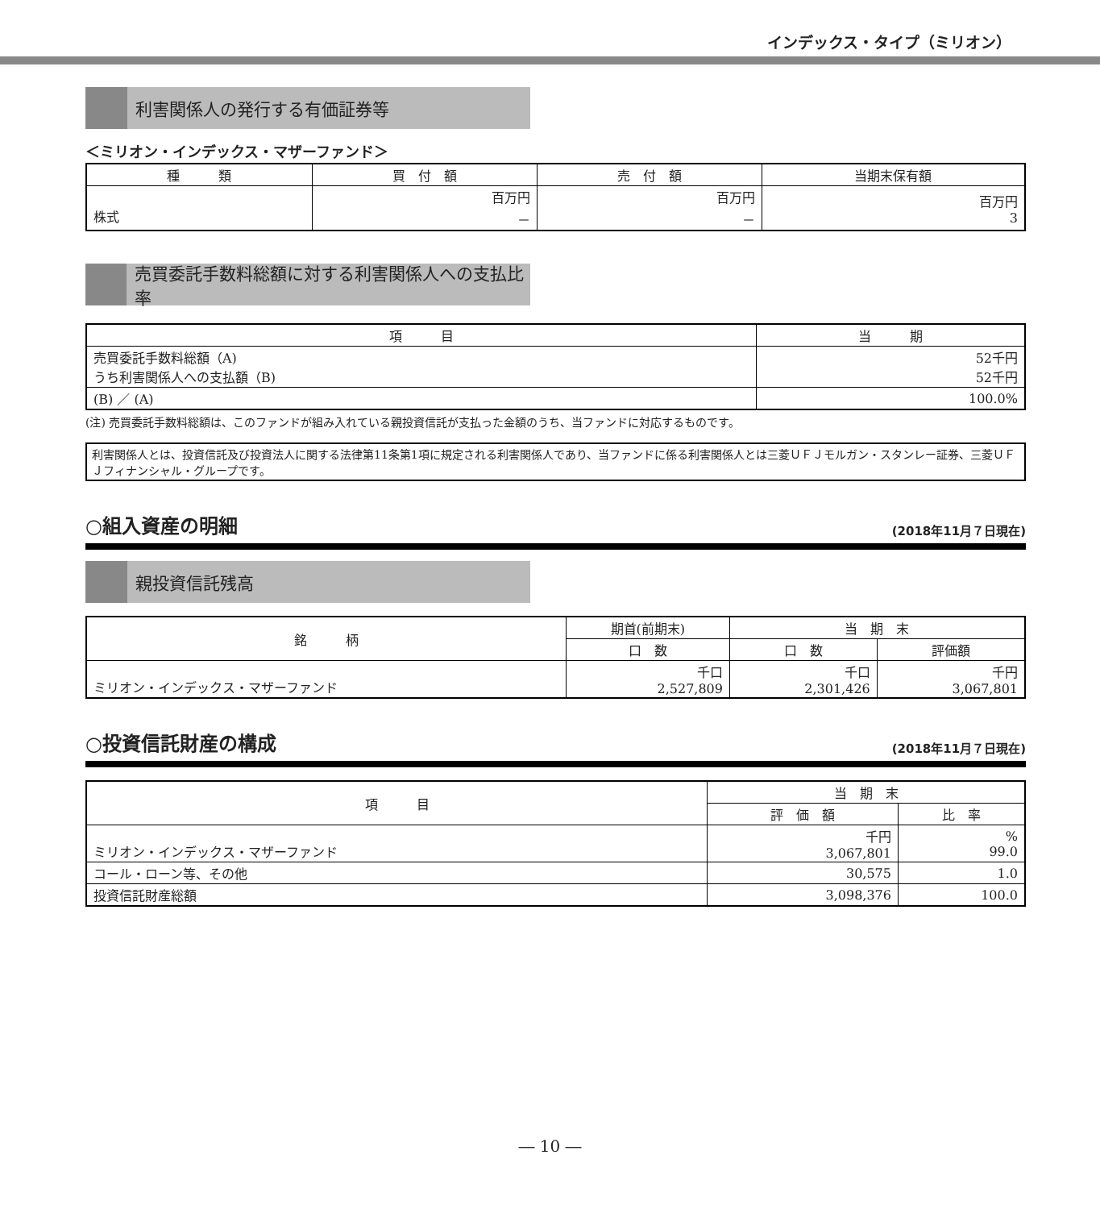インデックス・タイプ（ミリオン）
利害関係人の発行する有価証券等
＜ミリオン・インデックス・マザーファンド＞
| 種 類 | 買 付 額 | 売 付 額 | 当期末保有額 |
| --- | --- | --- | --- |
| 株式 | 百万円 － | 百万円 － | 百万円 3 |
売買委託手数料総額に対する利害関係人への支払比率
| 項 目 | 当 期 |
| --- | --- |
| 売買委託手数料総額（A) うち利害関係人への支払額（B) | 52千円 52千円 |
| (B) ／ (A) | 100.0% |
(注) 売買委託手数料総額は、このファンドが組み入れている親投資信託が支払った金額のうち、当ファンドに対応するものです。
利害関係人とは、投資信託及び投資法人に関する法律第11条第1項に規定される利害関係人であり、当ファンドに係る利害関係人とは三菱ＵＦＪモルガン・スタンレー証券、三菱ＵＦＪフィナンシャル・グループです。
○組入資産の明細 (2018年11月７日現在)
親投資信託残高
| 銘 柄 | 期首(前期末) | 当 期 末 | |
| --- | --- | --- | --- |
| | 口 数 | 口 数 | 評価額 |
| ミリオン・インデックス・マザーファンド | 千口 2,527,809 | 千口 2,301,426 | 千円 3,067,801 |
○投資信託財産の構成 (2018年11月７日現在)
| 項 目 | 当 期 末 | |
| --- | --- | --- |
| | 評 価 額 | 比 率 |
| ミリオン・インデックス・マザーファンド | 千円 3,067,801 | % 99.0 |
| コール・ローン等、その他 | 30,575 | 1.0 |
| 投資信託財産総額 | 3,098,376 | 100.0 |
― 10 ―